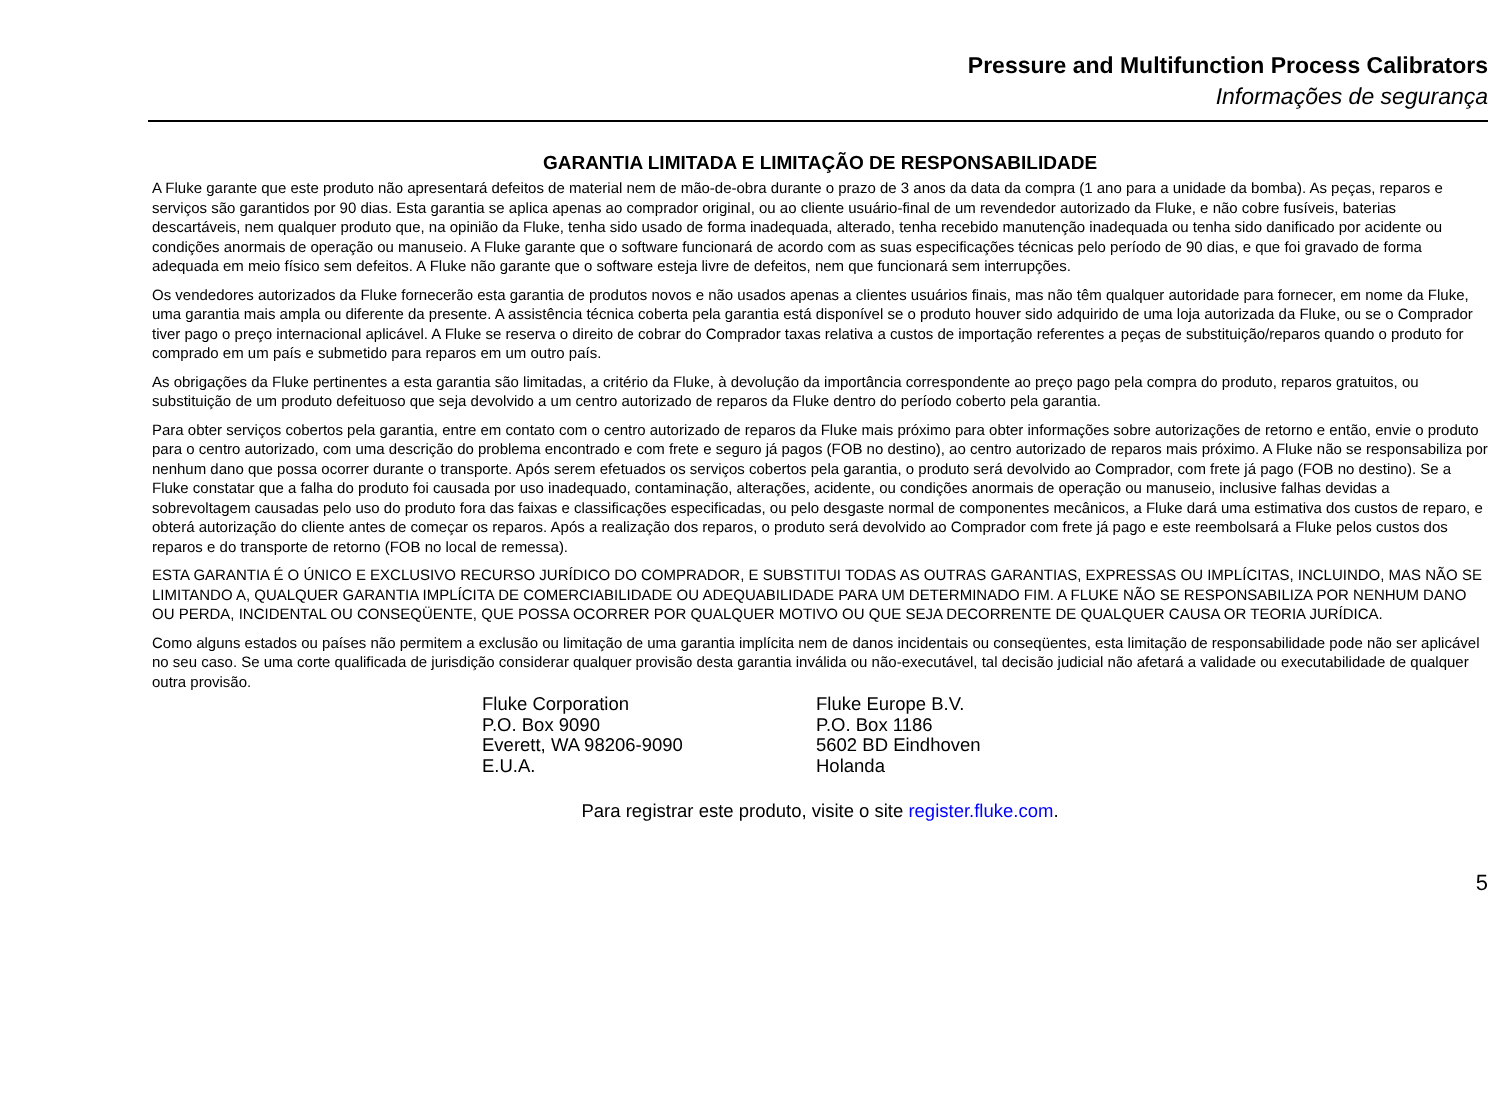Pressure and Multifunction Process Calibrators
Informações de segurança
GARANTIA LIMITADA E LIMITAÇÃO DE RESPONSABILIDADE
A Fluke garante que este produto não apresentará defeitos de material nem de mão-de-obra durante o prazo de 3 anos da data da compra (1 ano para a unidade da bomba). As peças, reparos e serviços são garantidos por 90 dias. Esta garantia se aplica apenas ao comprador original, ou ao cliente usuário-final de um revendedor autorizado da Fluke, e não cobre fusíveis, baterias descartáveis, nem qualquer produto que, na opinião da Fluke, tenha sido usado de forma inadequada, alterado, tenha recebido manutenção inadequada ou tenha sido danificado por acidente ou condições anormais de operação ou manuseio. A Fluke garante que o software funcionará de acordo com as suas especificações técnicas pelo período de 90 dias, e que foi gravado de forma adequada em meio físico sem defeitos. A Fluke não garante que o software esteja livre de defeitos, nem que funcionará sem interrupções.
Os vendedores autorizados da Fluke fornecerão esta garantia de produtos novos e não usados apenas a clientes usuários finais, mas não têm qualquer autoridade para fornecer, em nome da Fluke, uma garantia mais ampla ou diferente da presente. A assistência técnica coberta pela garantia está disponível se o produto houver sido adquirido de uma loja autorizada da Fluke, ou se o Comprador tiver pago o preço internacional aplicável. A Fluke se reserva o direito de cobrar do Comprador taxas relativa a custos de importação referentes a peças de substituição/reparos quando o produto for comprado em um país e submetido para reparos em um outro país.
As obrigações da Fluke pertinentes a esta garantia são limitadas, a critério da Fluke, à devolução da importância correspondente ao preço pago pela compra do produto, reparos gratuitos, ou substituição de um produto defeituoso que seja devolvido a um centro autorizado de reparos da Fluke dentro do período coberto pela garantia.
Para obter serviços cobertos pela garantia, entre em contato com o centro autorizado de reparos da Fluke mais próximo para obter informações sobre autorizações de retorno e então, envie o produto para o centro autorizado, com uma descrição do problema encontrado e com frete e seguro já pagos (FOB no destino), ao centro autorizado de reparos mais próximo. A Fluke não se responsabiliza por nenhum dano que possa ocorrer durante o transporte. Após serem efetuados os serviços cobertos pela garantia, o produto será devolvido ao Comprador, com frete já pago (FOB no destino). Se a Fluke constatar que a falha do produto foi causada por uso inadequado, contaminação, alterações, acidente, ou condições anormais de operação ou manuseio, inclusive falhas devidas a sobrevoltagem causadas pelo uso do produto fora das faixas e classificações especificadas, ou pelo desgaste normal de componentes mecânicos, a Fluke dará uma estimativa dos custos de reparo, e obterá autorização do cliente antes de começar os reparos. Após a realização dos reparos, o produto será devolvido ao Comprador com frete já pago e este reembolsará a Fluke pelos custos dos reparos e do transporte de retorno (FOB no local de remessa).
ESTA GARANTIA É O ÚNICO E EXCLUSIVO RECURSO JURÍDICO DO COMPRADOR, E SUBSTITUI TODAS AS OUTRAS GARANTIAS, EXPRESSAS OU IMPLÍCITAS, INCLUINDO, MAS NÃO SE LIMITANDO A, QUALQUER GARANTIA IMPLÍCITA DE COMERCIABILIDADE OU ADEQUABILIDADE PARA UM DETERMINADO FIM. A FLUKE NÃO SE RESPONSABILIZA POR NENHUM DANO OU PERDA, INCIDENTAL OU CONSEQÜENTE, QUE POSSA OCORRER POR QUALQUER MOTIVO OU QUE SEJA DECORRENTE DE QUALQUER CAUSA OR TEORIA JURÍDICA.
Como alguns estados ou países não permitem a exclusão ou limitação de uma garantia implícita nem de danos incidentais ou conseqüentes, esta limitação de responsabilidade pode não ser aplicável no seu caso. Se uma corte qualificada de jurisdição considerar qualquer provisão desta garantia inválida ou não-executável, tal decisão judicial não afetará a validade ou executabilidade de qualquer outra provisão.
Fluke Corporation
P.O. Box 9090
Everett, WA 98206-9090
E.U.A.
Fluke Europe B.V.
P.O. Box 1186
5602 BD Eindhoven
Holanda
Para registrar este produto, visite o site register.fluke.com.
5